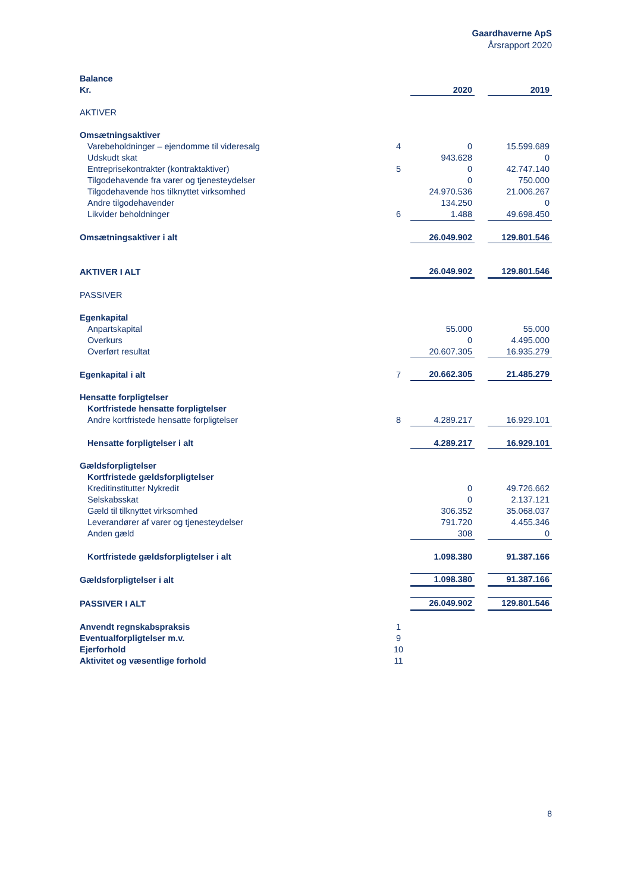Gaardhaverne ApS
Årsrapport 2020
| Balance | | | | |
| Kr. | | 2020 | | 2019 |
| AKTIVER | | | | |
| Omsætningsaktiver | | | | |
| Varebeholdninger – ejendomme til videresalg | 4 | 0 | | 15.599.689 |
| Udskudt skat | | 943.628 | | 0 |
| Entreprisekontrakter (kontraktaktiver) | 5 | 0 | | 42.747.140 |
| Tilgodehavende fra varer og tjenesteydelser | | 0 | | 750.000 |
| Tilgodehavende hos tilknyttet virksomhed | | 24.970.536 | | 21.006.267 |
| Andre tilgodehavender | | 134.250 | | 0 |
| Likvider beholdninger | 6 | 1.488 | | 49.698.450 |
| Omsætningsaktiver i alt | | 26.049.902 | | 129.801.546 |
| AKTIVER I ALT | | 26.049.902 | | 129.801.546 |
| PASSIVER | | | | |
| Egenkapital | | | | |
| Anpartskapital | | 55.000 | | 55.000 |
| Overkurs | | 0 | | 4.495.000 |
| Overført resultat | | 20.607.305 | | 16.935.279 |
| Egenkapital i alt | 7 | 20.662.305 | | 21.485.279 |
| Hensatte forpligtelser | | | | |
| Kortfristede hensatte forpligtelser | | | | |
| Andre kortfristede hensatte forpligtelser | 8 | 4.289.217 | | 16.929.101 |
| Hensatte forpligtelser i alt | | 4.289.217 | | 16.929.101 |
| Gældsforpligtelser | | | | |
| Kortfristede gældsforpligtelser | | | | |
| Kreditinstitutter Nykredit | | 0 | | 49.726.662 |
| Selskabsskat | | 0 | | 2.137.121 |
| Gæld til tilknyttet virksomhed | | 306.352 | | 35.068.037 |
| Leverandører af varer og tjenesteydelser | | 791.720 | | 4.455.346 |
| Anden gæld | | 308 | | 0 |
| Kortfristede gældsforpligtelser i alt | | 1.098.380 | | 91.387.166 |
| Gældsforpligtelser i alt | | 1.098.380 | | 91.387.166 |
| PASSIVER I ALT | | 26.049.902 | | 129.801.546 |
| Anvendt regnskabspraksis | 1 | | | |
| Eventualforpligtelser m.v. | 9 | | | |
| Ejerforhold | 10 | | | |
| Aktivitet og væsentlige forhold | 11 | | | |
8